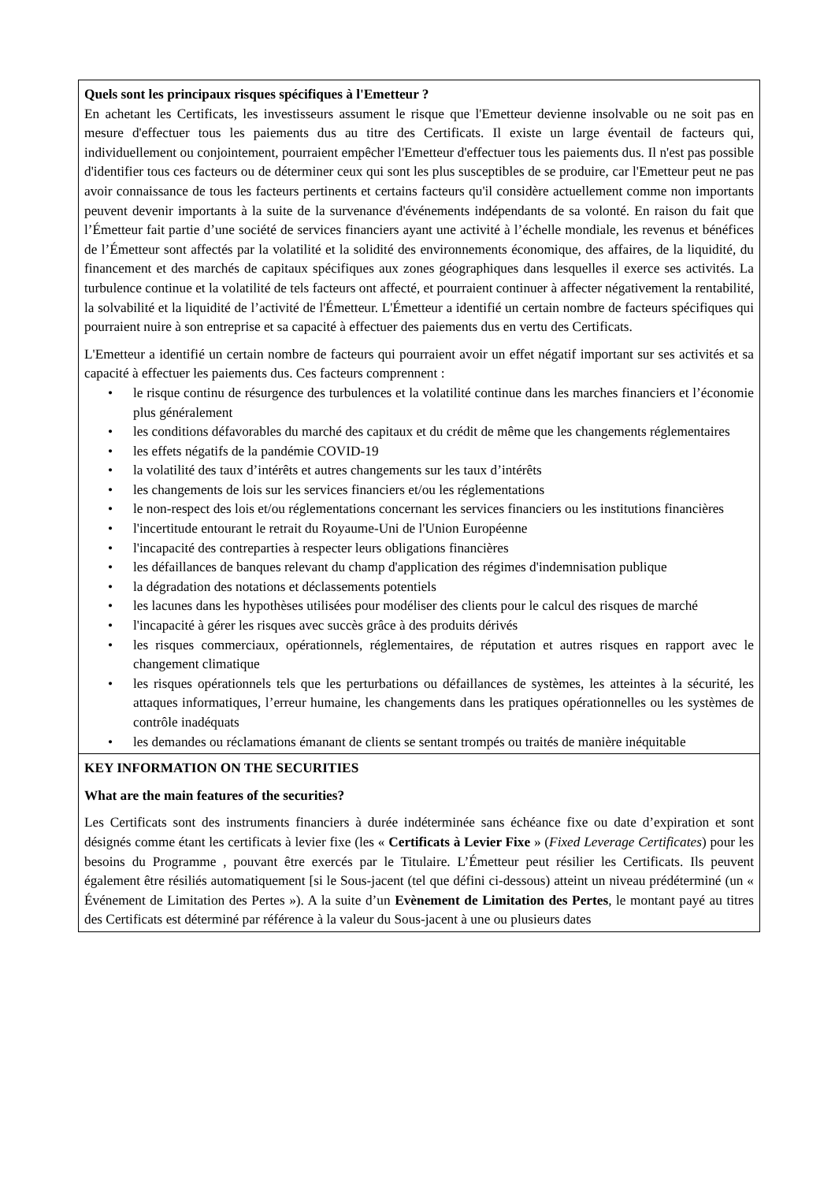| Quels sont les principaux risques spécifiques à l'Emetteur ? En achetant les Certificats, les investisseurs assument le risque que l'Emetteur devienne insolvable ou ne soit pas en mesure d'effectuer tous les paiements dus au titre des Certificats. Il existe un large éventail de facteurs qui, individuellement ou conjointement, pourraient empêcher l'Emetteur d'effectuer tous les paiements dus. Il n'est pas possible d'identifier tous ces facteurs ou de déterminer ceux qui sont les plus susceptibles de se produire, car l'Emetteur peut ne pas avoir connaissance de tous les facteurs pertinents et certains facteurs qu'il considère actuellement comme non importants peuvent devenir importants à la suite de la survenance d'événements indépendants de sa volonté. En raison du fait que l’Émetteur fait partie d’une société de services financiers ayant une activité à l’échelle mondiale, les revenus et bénéfices de l’Émetteur sont affectés par la volatilité et la solidité des environnements économique, des affaires, de la liquidité, du financement et des marchés de capitaux spécifiques aux zones géographiques dans lesquelles il exerce ses activités. La turbulence continue et la volatilité de tels facteurs ont affecté, et pourraient continuer à affecter négativement la rentabilité, la solvabilité et la liquidité de l’activité de l'Émetteur. L'Émetteur a identifié un certain nombre de facteurs spécifiques qui pourraient nuire à son entreprise et sa capacité à effectuer des paiements dus en vertu des Certificats. L'Emetteur a identifié un certain nombre de facteurs qui pourraient avoir un effet négatif important sur ses activités et sa capacité à effectuer les paiements dus. Ces facteurs comprennent : • le risque continu de résurgence des turbulences et la volatilité continue dans les marches financiers et l’économie plus généralement • les conditions défavorables du marché des capitaux et du crédit de même que les changements réglementaires • les effets négatifs de la pandémie COVID-19 • la volatilité des taux d’intérêts et autres changements sur les taux d’intérêts • les changements de lois sur les services financiers et/ou les réglementations • le non-respect des lois et/ou réglementations concernant les services financiers ou les institutions financières • l'incertitude entourant le retrait du Royaume-Uni de l'Union Européenne • l'incapacité des contreparties à respecter leurs obligations financières • les défaillances de banques relevant du champ d'application des régimes d'indemnisation publique • la dégradation des notations et déclassements potentiels • les lacunes dans les hypothèses utilisées pour modéliser des clients pour le calcul des risques de marché • l'incapacité à gérer les risques avec succès grâce à des produits dérivés • les risques commerciaux, opérationnels, réglementaires, de réputation et autres risques en rapport avec le changement climatique • les risques opérationnels tels que les perturbations ou défaillances de systèmes, les atteintes à la sécurité, les attaques informatiques, l’erreur humaine, les changements dans les pratiques opérationnelles ou les systèmes de contrôle inadéquats • les demandes ou réclamations émanant de clients se sentant trompés ou traités de manière inéquitable |
| KEY INFORMATION ON THE SECURITIES What are the main features of the securities? Les Certificats sont des instruments financiers à durée indéterminée sans échéance fixe ou date d’expiration et sont désignés comme étant les certificats à levier fixe (les « Certificats à Levier Fixe » ( Fixed Leverage Certificates ) pour les besoins du Programme , pouvant être exercés par le Titulaire. L’Émetteur peut résilier les Certificats. Ils peuvent également être résiliés automatiquement [si le Sous-jacent (tel que défini ci-dessous) atteint un niveau prédéterminé (un « Événement de Limitation des Pertes »). A la suite d’un Evènement de Limitation des Pertes , le montant payé au titres des Certificats est déterminé par référence à la valeur du Sous-jacent à une ou plusieurs dates |